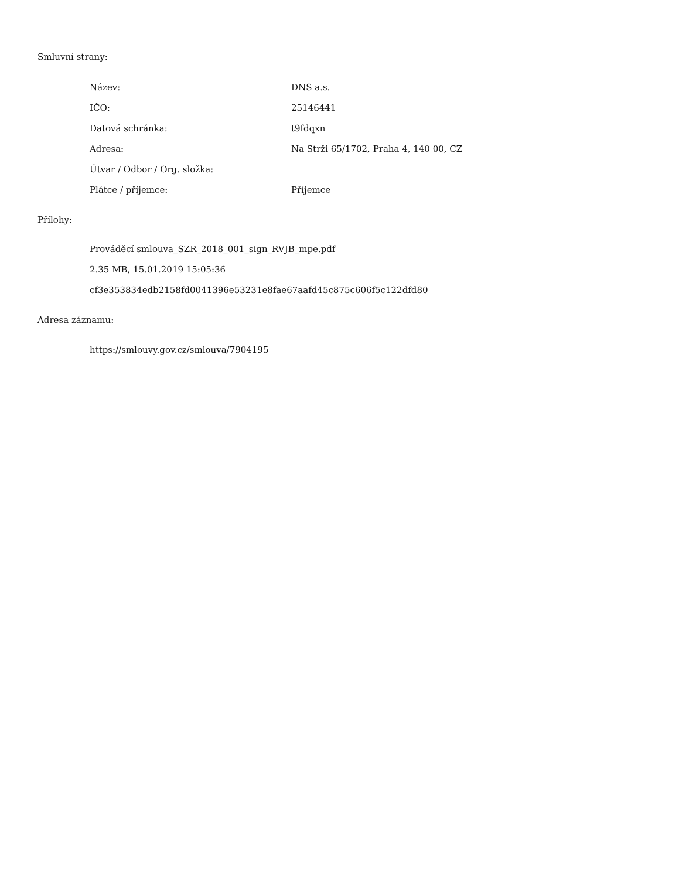Smluvní strany:
| Název: | DNS a.s. |
| IČO: | 25146441 |
| Datová schránka: | t9fdqxn |
| Adresa: | Na Strži 65/1702, Praha 4, 140 00, CZ |
| Útvar / Odbor / Org. složka: | |
| Plátce / příjemce: | Příjemce |
Přílohy:
Prováděcí smlouva_SZR_2018_001_sign_RVJB_mpe.pdf
2.35 MB, 15.01.2019 15:05:36
cf3e353834edb2158fd0041396e53231e8fae67aafd45c875c606f5c122dfd80
Adresa záznamu:
https://smlouvy.gov.cz/smlouva/7904195